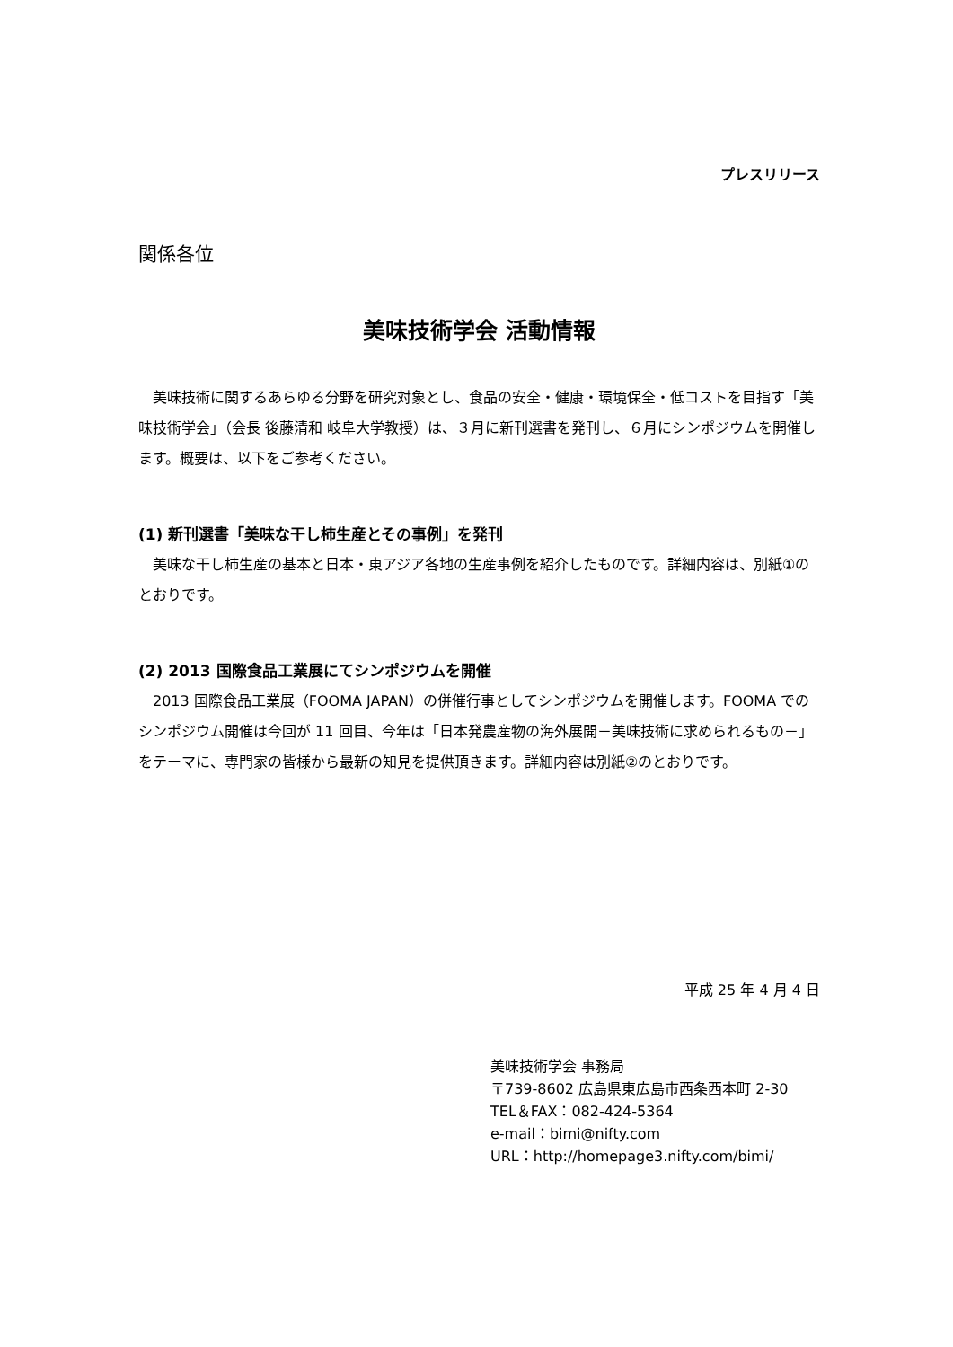プレスリリース
関係各位
美味技術学会 活動情報
　美味技術に関するあらゆる分野を研究対象とし、食品の安全・健康・環境保全・低コストを目指す「美味技術学会」（会長 後藤清和 岐阜大学教授）は、３月に新刊選書を発刊し、６月にシンポジウムを開催します。概要は、以下をご参考ください。
(1) 新刊選書「美味な干し柿生産とその事例」を発刊
　美味な干し柿生産の基本と日本・東アジア各地の生産事例を紹介したものです。詳細内容は、別紙①のとおりです。
(2) 2013 国際食品工業展にてシンポジウムを開催
　2013 国際食品工業展（FOOMA JAPAN）の併催行事としてシンポジウムを開催します。FOOMA でのシンポジウム開催は今回が 11 回目、今年は「日本発農産物の海外展開－美味技術に求められるもの－」をテーマに、専門家の皆様から最新の知見を提供頂きます。詳細内容は別紙②のとおりです。
平成 25 年 4 月 4 日
美味技術学会 事務局
〒739-8602 広島県東広島市西条西本町 2-30
TEL＆FAX：082-424-5364
e-mail：bimi@nifty.com
URL：http://homepage3.nifty.com/bimi/